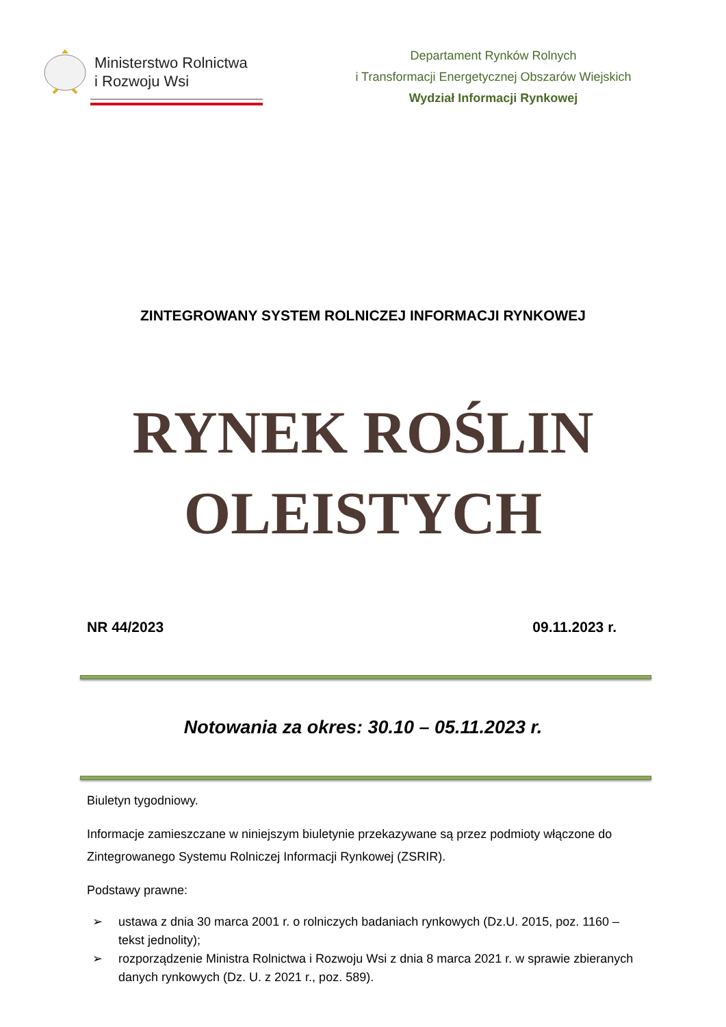Ministerstwo Rolnictwa
i Rozwoju Wsi
Departament Rynków Rolnych
i Transformacji Energetycznej Obszarów Wiejskich
Wydział Informacji Rynkowej
ZINTEGROWANY SYSTEM ROLNICZEJ INFORMACJI RYNKOWEJ
RYNEK ROŚLIN
OLEISTYCH
NR 44/2023 09.11.2023 r.
Notowania za okres: 30.10 – 05.11.2023 r.
Biuletyn tygodniowy.
Informacje zamieszczane w niniejszym biuletynie przekazywane są przez podmioty włączone do Zintegrowanego Systemu Rolniczej Informacji Rynkowej (ZSRIR).
Podstawy prawne:
➢ ustawa z dnia 30 marca 2001 r. o rolniczych badaniach rynkowych (Dz.U. 2015, poz. 1160 – tekst jednolity);
➢ rozporządzenie Ministra Rolnictwa i Rozwoju Wsi z dnia 8 marca 2021 r. w sprawie zbieranych danych rynkowych (Dz. U. z 2021 r., poz. 589).